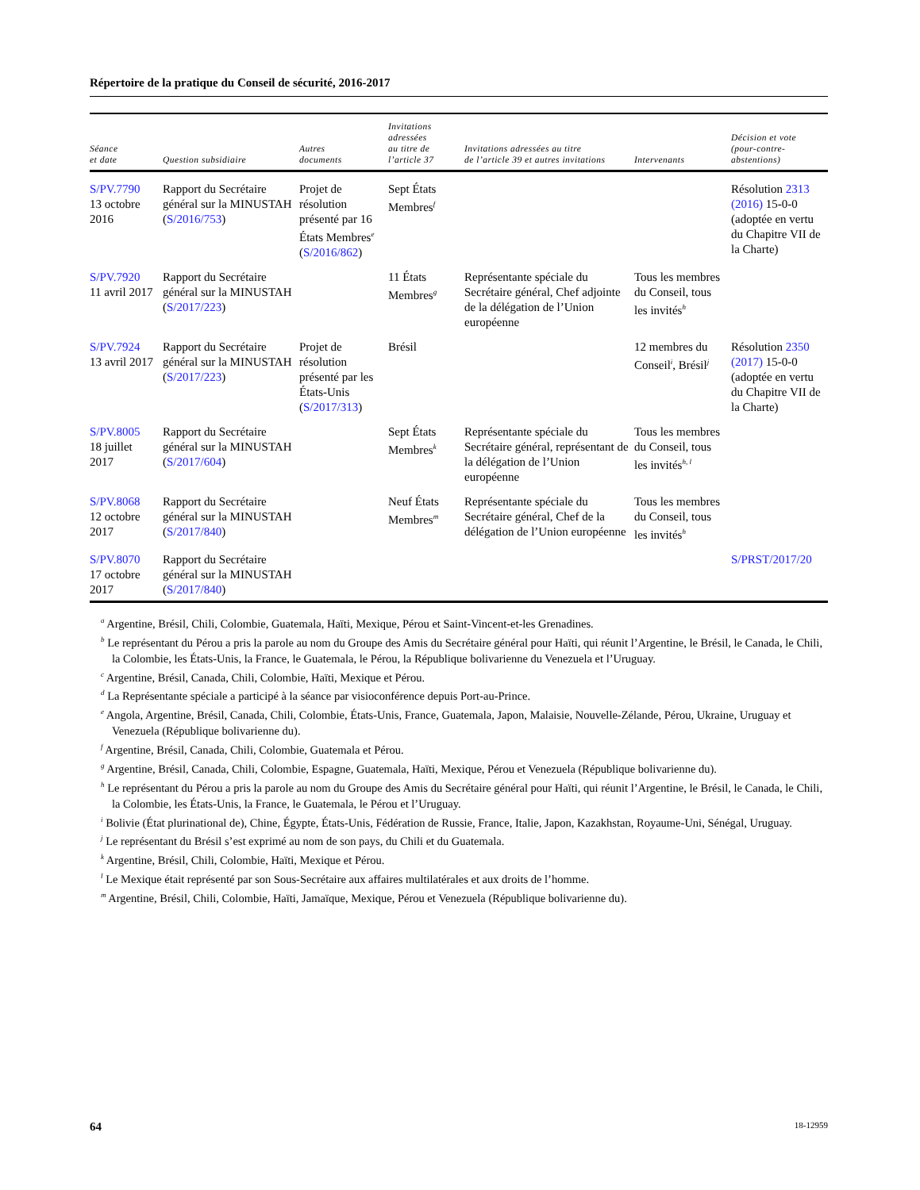Répertoire de la pratique du Conseil de sécurité, 2016-2017
| Séance et date | Question subsidiaire | Autres documents | Invitations adressées au titre de l’article 37 | Invitations adressées au titre de l’article 39 et autres invitations | Intervenants | Décision et vote (pour-contre- abstentions) |
| --- | --- | --- | --- | --- | --- | --- |
| S/PV.7790 13 octobre 2016 | Rapport du Secrétaire général sur la MINUSTAH ( S/2016/753 ) | Projet de résolution présenté par 16 États Membres<sup>e</sup> ( S/2016/862 ) | Sept États Membres<sup>f</sup> | | | Résolution 2313 (2016) 15-0-0 (adoptée en vertu du Chapitre VII de la Charte) |
| S/PV.7920 11 avril 2017 | Rapport du Secrétaire général sur la MINUSTAH ( S/2017/223 ) | | 11 États Membres<sup>g</sup> | Représentante spéciale du Secrétaire général, Chef adjointe de la délégation de l’Union européenne | Tous les membres du Conseil, tous les invités<sup>h</sup> | |
| S/PV.7924 13 avril 2017 | Rapport du Secrétaire général sur la MINUSTAH ( S/2017/223 ) | Projet de résolution présenté par les États-Unis ( S/2017/313 ) | Brésil | | 12 membres du Conseil<sup>i</sup>, Brésil<sup>j</sup> | Résolution 2350 (2017) 15-0-0 (adoptée en vertu du Chapitre VII de la Charte) |
| S/PV.8005 18 juillet 2017 | Rapport du Secrétaire général sur la MINUSTAH ( S/2017/604 ) | | Sept États Membres<sup>k</sup> | Représentante spéciale du Secrétaire général, représentant de la délégation de l’Union européenne | Tous les membres du Conseil, tous les invités<sup>h, l</sup> | |
| S/PV.8068 12 octobre 2017 | Rapport du Secrétaire général sur la MINUSTAH ( S/2017/840 ) | | Neuf États Membres<sup>m</sup> | Représentante spéciale du Secrétaire général, Chef de la délégation de l’Union européenne | Tous les membres du Conseil, tous les invités<sup>h</sup> | |
| S/PV.8070 17 octobre 2017 | Rapport du Secrétaire général sur la MINUSTAH ( S/2017/840 ) | | | | | S/PRST/2017/20 |
<sup>a</sup> Argentine, Brésil, Chili, Colombie, Guatemala, Haïti, Mexique, Pérou et Saint-Vincent-et-les Grenadines.
<sup>b</sup> Le représentant du Pérou a pris la parole au nom du Groupe des Amis du Secrétaire général pour Haïti, qui réunit l’Argentine, le Brésil, le Canada, le Chili, la Colombie, les États-Unis, la France, le Guatemala, le Pérou, la République bolivarienne du Venezuela et l’Uruguay.
<sup>c</sup> Argentine, Brésil, Canada, Chili, Colombie, Haïti, Mexique et Pérou.
<sup>d</sup> La Représentante spéciale a participé à la séance par visioconférence depuis Port-au-Prince.
<sup>e</sup> Angola, Argentine, Brésil, Canada, Chili, Colombie, États-Unis, France, Guatemala, Japon, Malaisie, Nouvelle-Zélande, Pérou, Ukraine, Uruguay et Venezuela (République bolivarienne du).
<sup>f</sup> Argentine, Brésil, Canada, Chili, Colombie, Guatemala et Pérou.
<sup>g</sup> Argentine, Brésil, Canada, Chili, Colombie, Espagne, Guatemala, Haïti, Mexique, Pérou et Venezuela (République bolivarienne du).
<sup>h</sup> Le représentant du Pérou a pris la parole au nom du Groupe des Amis du Secrétaire général pour Haïti, qui réunit l’Argentine, le Brésil, le Canada, le Chili, la Colombie, les États-Unis, la France, le Guatemala, le Pérou et l’Uruguay.
<sup>i</sup> Bolivie (État plurinational de), Chine, Égypte, États-Unis, Fédération de Russie, France, Italie, Japon, Kazakhstan, Royaume-Uni, Sénégal, Uruguay.
<sup>j</sup> Le représentant du Brésil s’est exprimé au nom de son pays, du Chili et du Guatemala.
<sup>k</sup> Argentine, Brésil, Chili, Colombie, Haïti, Mexique et Pérou.
<sup>l</sup> Le Mexique était représenté par son Sous-Secrétaire aux affaires multilatérales et aux droits de l’homme.
<sup>m</sup> Argentine, Brésil, Chili, Colombie, Haïti, Jamaïque, Mexique, Pérou et Venezuela (République bolivarienne du).
64 18-12959